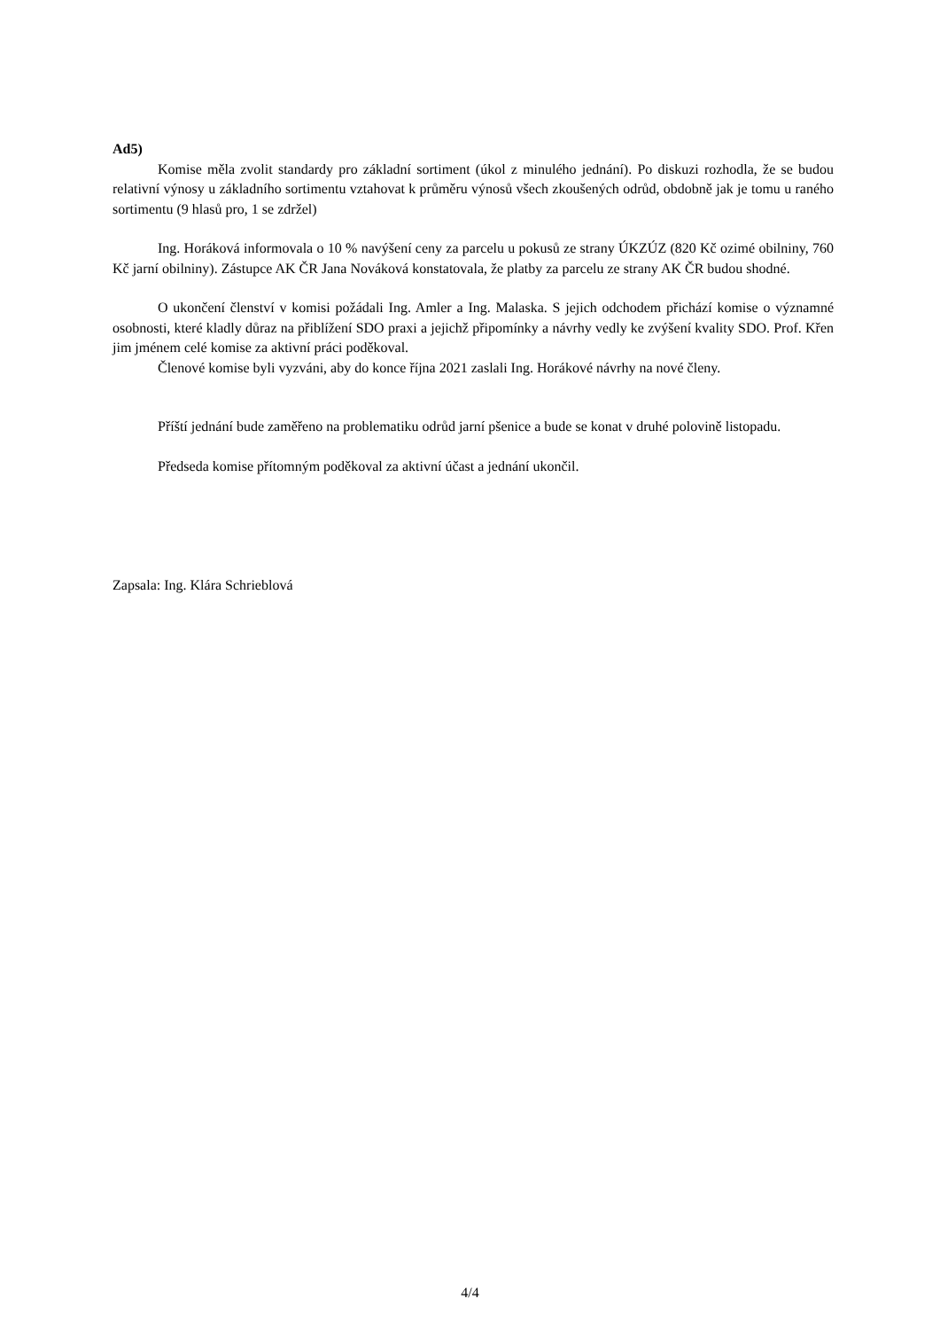Ad5)
Komise měla zvolit standardy pro základní sortiment (úkol z minulého jednání). Po diskuzi rozhodla, že se budou relativní výnosy u základního sortimentu vztahovat k průměru výnosů všech zkoušených odrůd, obdobně jak je tomu u raného sortimentu (9 hlasů pro, 1 se zdržel)
Ing. Horáková informovala o 10 % navýšení ceny za parcelu u pokusů ze strany ÚKZÚZ (820 Kč ozimé obilniny, 760 Kč jarní obilniny). Zástupce AK ČR Jana Nováková konstatovala, že platby za parcelu ze strany AK ČR budou shodné.
O ukončení členství v komisi požádali Ing. Amler a Ing. Malaska. S jejich odchodem přichází komise o významné osobnosti, které kladly důraz na přiblížení SDO praxi a jejichž připomínky a návrhy vedly ke zvýšení kvality SDO. Prof. Křen jim jménem celé komise za aktivní práci poděkoval.
Členové komise byli vyzváni, aby do konce října 2021 zaslali Ing. Horákové návrhy na nové členy.
Příští jednání bude zaměřeno na problematiku odrůd jarní pšenice a bude se konat v druhé polovině listopadu.
Předseda komise přítomným poděkoval za aktivní účast a jednání ukončil.
Zapsala: Ing. Klára Schrieblová
4/4